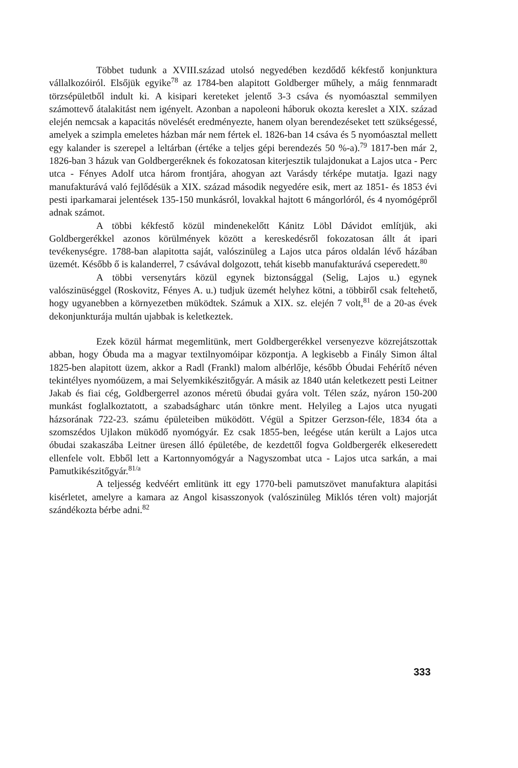Többet tudunk a XVIII.század utolsó negyedében kezdődő kékfestő konjunktura vállalkozóiról. Elsőjük egyike<sup>78</sup> az 1784-ben alapitott Goldberger műhely, a máig fennmaradt törzsépületből indult ki. A kisipari kereteket jelentő 3-3 csáva és nyomóasztal semmilyen számottevő átalakitást nem igényelt. Azonban a napoleoni háboruk okozta kereslet a XIX. század elején nemcsak a kapacitás növelését eredményezte, hanem olyan berendezéseket tett szükségessé, amelyek a szimpla emeletes házban már nem fértek el. 1826-ban 14 csáva és 5 nyomóasztal mellett egy kalander is szerepel a leltárban (értéke a teljes gépi berendezés 50 %-a).<sup>79</sup> 1817-ben már 2, 1826-ban 3 házuk van Goldbergeréknek és fokozatosan kiterjesztik tulajdonukat a Lajos utca - Perc utca - Fényes Adolf utca három frontjára, ahogyan azt Varásdy térképe mutatja. Igazi nagy manufakturává való fejlődésük a XIX. század második negyedére esik, mert az 1851- és 1853 évi pesti iparkamarai jelentések 135-150 munkásról, lovakkal hajtott 6 mángorlóról, és 4 nyomógépről adnak számot.
A többi kékfestő közül mindenekelőtt Kánitz Löbl Dávidot említjük, aki Goldbergerékkel azonos körülmények között a kereskedésről fokozatosan állt át ipari tevékenységre. 1788-ban alapitotta saját, valószinüleg a Lajos utca páros oldalán lévő házában üzemét. Később ő is kalanderrel, 7 csávával dolgozott, tehát kisebb manufakturává csepe­redett.<sup>80</sup>
A többi versenytárs közül egynek biztonsággal (Selig, Lajos u.) egynek valószinüséggel (Roskovitz, Fényes A. u.) tudjuk üzemét helyhez kötni, a többiről csak feltehető, hogy ugyanebben a környezetben müködtek. Számuk a XIX. sz. elején 7 volt,<sup>81</sup> de a 20-as évek dekonjunktu­rája multán ujabbak is keletkeztek.
Ezek közül hármat megemlitünk, mert Goldbergerékkel versenyezve közrejátszottak abban, hogy Óbuda ma a magyar textilnyomóipar központja. A legkisebb a Finály Simon által 1825-ben alapitott üzem, akkor a Radl (Frankl) malom albérlője, később Óbudai Fehérítő néven tekintélyes nyomóüzem, a mai Selyemkikészitőgyár. A másik az 1840 után keletkezett pesti Leitner Jakab és fiai cég, Goldbergerrel azonos méretü óbudai gyára volt. Télen száz, nyáron 150-200 munkást foglalkoztatott, a szabadságharc után tönkre ment. Helyileg a Lajos utca nyugati házsorának 722-23. számu épületeiben müködött. Végül a Spitzer Gerzson-féle, 1834 óta a szomszédos Ujlakon müködő nyomógyár. Ez csak 1855-ben, leégése után került a Lajos utca óbudai szakaszába Leitner üresen álló épületébe, de kezdettől fogva Goldbergerék elkeseredett ellenfele volt. Ebből lett a Kartonnyomógyár a Nagyszombat utca - Lajos utca sarkán, a mai Pamutkikészitőgyár.<sup>81/a</sup>
A teljesség kedvéért emlitünk itt egy 1770-beli pamutszövet manufaktura alapitási kisérletet, amelyre a kamara az Angol kisasszonyok (valószinüleg Miklós téren volt) majorját szándékozta bérbe adni.<sup>82</sup>
333